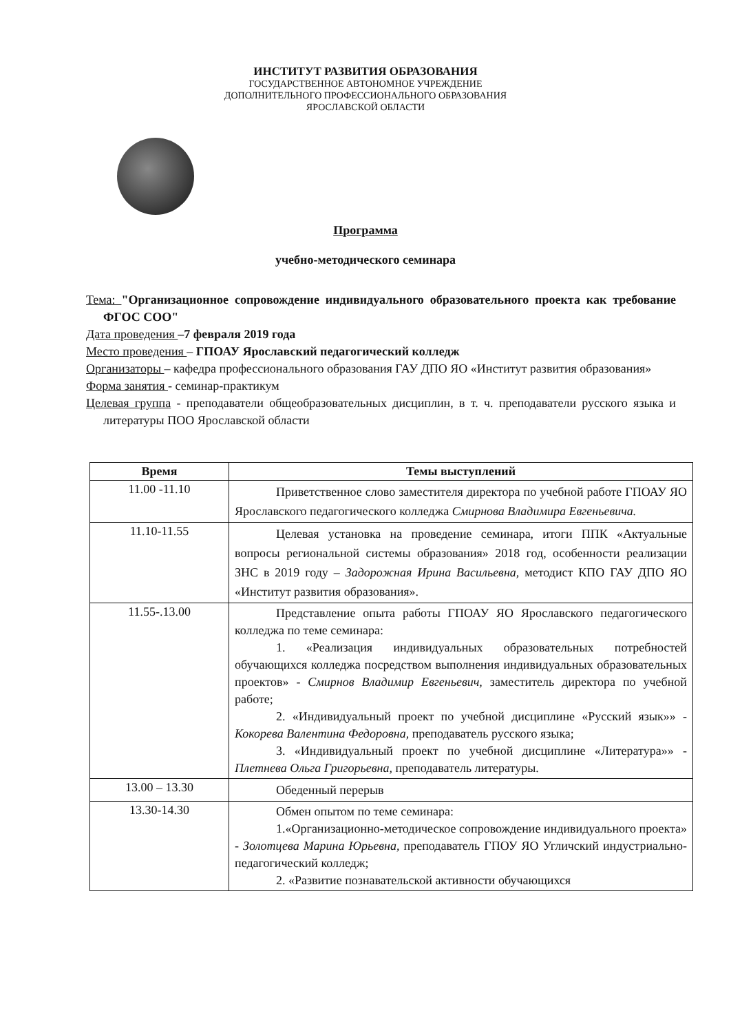ИНСТИТУТ РАЗВИТИЯ ОБРАЗОВАНИЯ
ГОСУДАРСТВЕННОЕ АВТОНОМНОЕ УЧРЕЖДЕНИЕ
ДОПОЛНИТЕЛЬНОГО ПРОФЕССИОНАЛЬНОГО ОБРАЗОВАНИЯ
ЯРОСЛАВСКОЙ ОБЛАСТИ
Программа
учебно-методического семинара
Тема: "Организационное сопровождение индивидуального образовательного проекта как требование ФГОС СОО"
Дата проведения –7 февраля 2019 года
Место проведения – ГПОАУ Ярославский педагогический колледж
Организаторы – кафедра профессионального образования ГАУ ДПО ЯО «Институт развития образования»
Форма занятия - семинар-практикум
Целевая группа - преподаватели общеобразовательных дисциплин, в т. ч. преподаватели русского языка и литературы ПОО Ярославской области
| Время | Темы выступлений |
| --- | --- |
| 11.00 -11.10 | Приветственное слово заместителя директора по учебной работе ГПОАУ ЯО Ярославского педагогического колледжа Смирнова Владимира Евгеньевича. |
| 11.10-11.55 | Целевая установка на проведение семинара, итоги ППК «Актуальные вопросы региональной системы образования» 2018 год, особенности реализации ЗНС в 2019 году – Задорожная Ирина Васильевна, методист КПО ГАУ ДПО ЯО «Институт развития образования». |
| 11.55-.13.00 | Представление опыта работы ГПОАУ ЯО Ярославского педагогического колледжа по теме семинара: 1. «Реализация индивидуальных образовательных потребностей обучающихся колледжа посредством выполнения индивидуальных образовательных проектов» - Смирнов Владимир Евгеньевич, заместитель директора по учебной работе; 2. «Индивидуальный проект по учебной дисциплине «Русский язык»» - Кокорева Валентина Федоровна, преподаватель русского языка; 3. «Индивидуальный проект по учебной дисциплине «Литература»» - Плетнева Ольга Григорьевна, преподаватель литературы. |
| 13.00 – 13.30 | Обеденный перерыв |
| 13.30-14.30 | Обмен опытом по теме семинара: 1.«Организационно-методическое сопровождение индивидуального проекта» - Золотцева Марина Юрьевна, преподаватель ГПОУ ЯО Угличский индустриально-педагогический колледж; 2. «Развитие познавательской активности обучающихся |